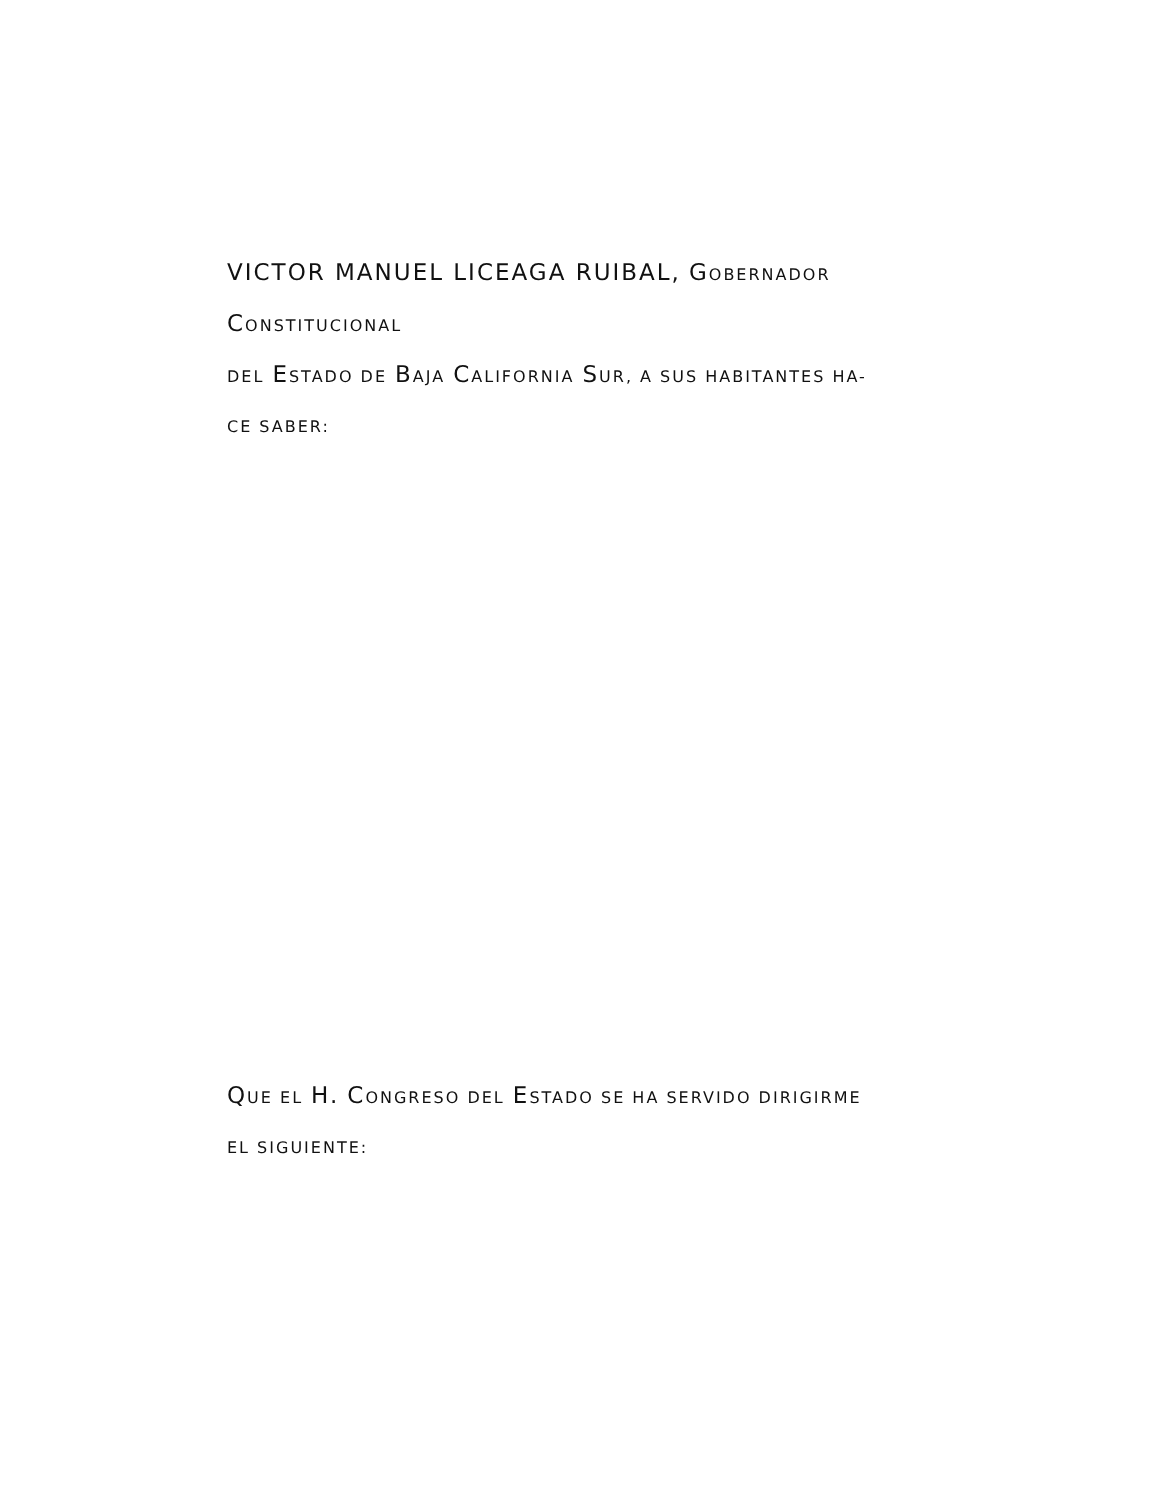VICTOR MANUEL LICEAGA RUIBAL, GOBERNADOR CONSTITUCIONAL
DEL ESTADO DE BAJA CALIFORNIA SUR, A SUS HABITANTES HA-
CE SABER:
QUE EL H. CONGRESO DEL ESTADO SE HA SERVIDO DIRIGIRME
EL SIGUIENTE: